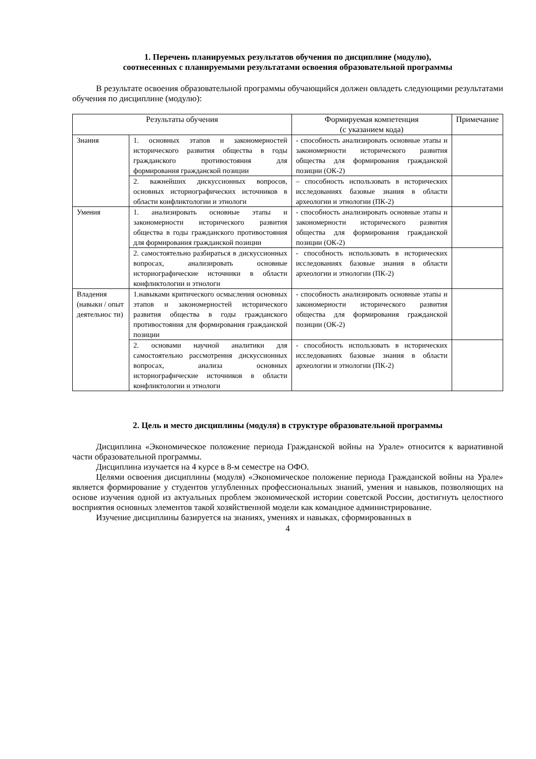1. Перечень планируемых результатов обучения по дисциплине (модулю),
соотнесенных с планируемыми результатами освоения образовательной программы
В результате освоения образовательной программы обучающийся должен овладеть следующими результатами обучения по дисциплине (модулю):
| Результаты обучения | | Формируемая компетенция (с указанием кода) | Примечание |
| --- | --- | --- | --- |
| Знания | 1. основных этапов и закономерностей исторического развития общества в годы гражданского противостояния для формирования гражданской позиции | - способность анализировать основные этапы и закономерности исторического развития общества для формирования гражданской позиции (ОК-2) | |
| | 2. важнейших дискуссионных вопросов, основных историографических источников в области конфликтологии и этнологи | – способность использовать в исторических исследованиях базовые знания в области археологии и этнологии (ПК-2) | |
| Умения | 1. анализировать основные этапы и закономерности исторического развития общества в годы гражданского противостояния для формирования гражданской позиции | - способность анализировать основные этапы и закономерности исторического развития общества для формирования гражданской позиции (ОК-2) | |
| | 2. самостоятельно разбираться в дискуссионных вопросах, анализировать основные историографические источники в области конфликтологии и этнологи | - способность использовать в исторических исследованиях базовые знания в области археологии и этнологии (ПК-2) | |
| Владения (навыки / опыт деятельнос ти) | 1.навыками критического осмысления основных этапов и закономерностей исторического развития общества в годы гражданского противостояния для формирования гражданской позиции | - способность анализировать основные этапы и закономерности исторического развития общества для формирования гражданской позиции (ОК-2) | |
| | 2. основами научной аналитики для самостоятельно рассмотрения дискуссионных вопросах, анализа основных историографические источников в области конфликтологии и этнологи | - способность использовать в исторических исследованиях базовые знания в области археологии и этнологии (ПК-2) | |
2. Цель и место дисциплины (модуля) в структуре образовательной программы
Дисциплина «Экономическое положение периода Гражданской войны на Урале» относится к вариативной части образовательной программы.
Дисциплина изучается на 4 курсе в 8-м семестре на ОФО.
Целями освоения дисциплины (модуля) «Экономическое положение периода Гражданской войны на Урале» является формирование у студентов углубленных профессиональных знаний, умения и навыков, позволяющих на основе изучения одной из актуальных проблем экономической истории советской России, достигнуть целостного восприятия основных элементов такой хозяйственной модели как командное администрирование.
Изучение дисциплины базируется на знаниях, умениях и навыках, сформированных в
4